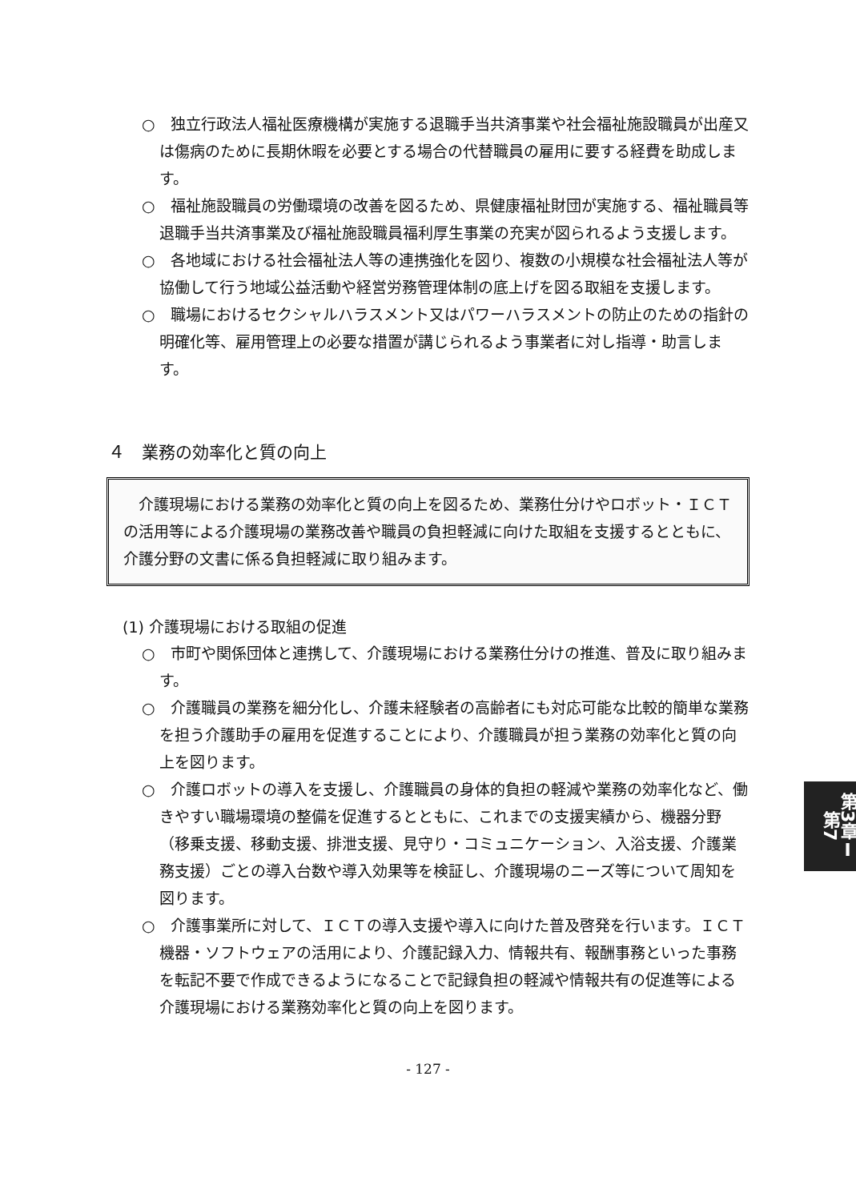○　独立行政法人福祉医療機構が実施する退職手当共済事業や社会福祉施設職員が出産又は傷病のために長期休暇を必要とする場合の代替職員の雇用に要する経費を助成します。
○　福祉施設職員の労働環境の改善を図るため、県健康福祉財団が実施する、福祉職員等退職手当共済事業及び福祉施設職員福利厚生事業の充実が図られるよう支援します。
○　各地域における社会福祉法人等の連携強化を図り、複数の小規模な社会福祉法人等が協働して行う地域公益活動や経営労務管理体制の底上げを図る取組を支援します。
○　職場におけるセクシャルハラスメント又はパワーハラスメントの防止のための指針の明確化等、雇用管理上の必要な措置が講じられるよう事業者に対し指導・助言します。
４　業務の効率化と質の向上
　介護現場における業務の効率化と質の向上を図るため、業務仕分けやロボット・ＩＣＴの活用等による介護現場の業務改善や職員の負担軽減に向けた取組を支援するとともに、介護分野の文書に係る負担軽減に取り組みます。
(1) 介護現場における取組の促進
○　市町や関係団体と連携して、介護現場における業務仕分けの推進、普及に取り組みます。
○　介護職員の業務を細分化し、介護未経験者の高齢者にも対応可能な比較的簡単な業務を担う介護助手の雇用を促進することにより、介護職員が担う業務の効率化と質の向上を図ります。
○　介護ロボットの導入を支援し、介護職員の身体的負担の軽減や業務の効率化など、働きやすい職場環境の整備を促進するとともに、これまでの支援実績から、機器分野（移乗支援、移動支援、排泄支援、見守り・コミュニケーション、入浴支援、介護業務支援）ごとの導入台数や導入効果等を検証し、介護現場のニーズ等について周知を図ります。
○　介護事業所に対して、ＩＣＴの導入支援や導入に向けた普及啓発を行います。ＩＣＴ機器・ソフトウェアの活用により、介護記録入力、情報共有、報酬事務といった事務を転記不要で作成できるようになることで記録負担の軽減や情報共有の促進等による介護現場における業務効率化と質の向上を図ります。
- 127 -
第3章Ⅰ第7